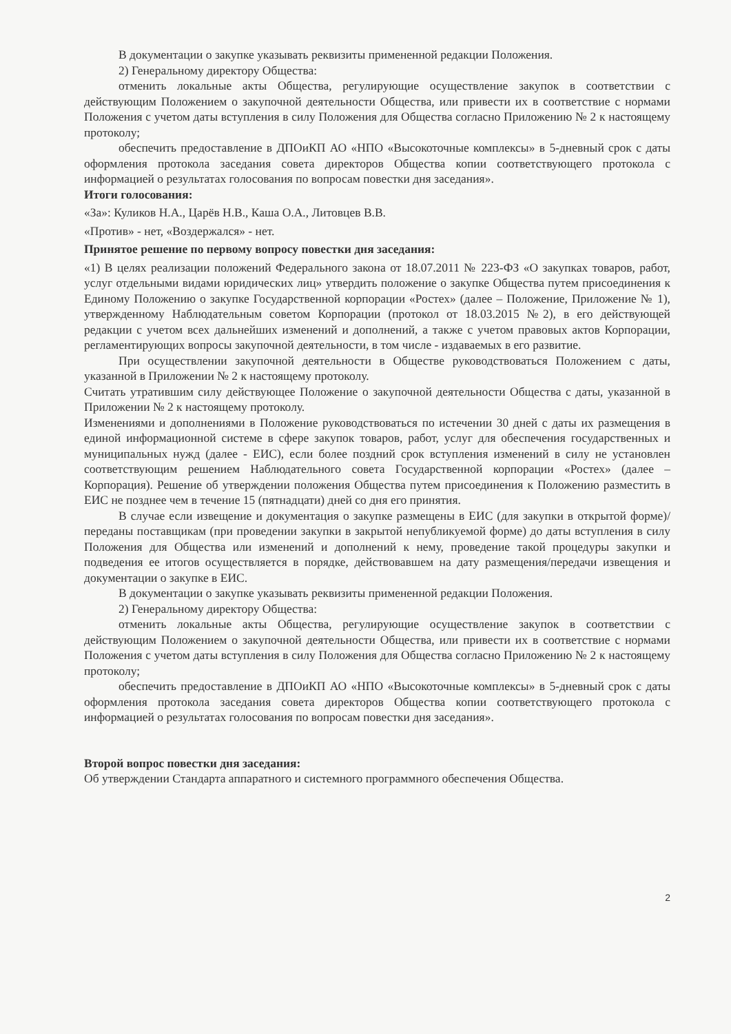В документации о закупке указывать реквизиты примененной редакции Положения.
2) Генеральному директору Общества:
отменить локальные акты Общества, регулирующие осуществление закупок в соответствии с действующим Положением о закупочной деятельности Общества, или привести их в соответствие с нормами Положения с учетом даты вступления в силу Положения для Общества согласно Приложению № 2 к настоящему протоколу;
обеспечить предоставление в ДПОиКП АО «НПО «Высокоточные комплексы» в 5-дневный срок с даты оформления протокола заседания совета директоров Общества копии соответствующего протокола с информацией о результатах голосования по вопросам повестки дня заседания».
Итоги голосования:
«За»: Куликов Н.А., Царёв Н.В., Каша О.А., Литовцев В.В.
«Против» - нет, «Воздержался» - нет.
Принятое решение по первому вопросу повестки дня заседания:
«1) В целях реализации положений Федерального закона от 18.07.2011 № 223-ФЗ «О закупках товаров, работ, услуг отдельными видами юридических лиц» утвердить положение о закупке Общества путем присоединения к Единому Положению о закупке Государственной корпорации «Ростех» (далее – Положение, Приложение № 1), утвержденному Наблюдательным советом Корпорации (протокол от 18.03.2015 №2), в его действующей редакции с учетом всех дальнейших изменений и дополнений, а также с учетом правовых актов Корпорации, регламентирующих вопросы закупочной деятельности, в том числе - издаваемых в его развитие.
При осуществлении закупочной деятельности в Обществе руководствоваться Положением с даты, указанной в Приложении № 2 к настоящему протоколу.
Считать утратившим силу действующее Положение о закупочной деятельности Общества с даты, указанной в Приложении № 2 к настоящему протоколу.
Изменениями и дополнениями в Положение руководствоваться по истечении 30 дней с даты их размещения в единой информационной системе в сфере закупок товаров, работ, услуг для обеспечения государственных и муниципальных нужд (далее - ЕИС), если более поздний срок вступления изменений в силу не установлен соответствующим решением Наблюдательного совета Государственной корпорации «Ростех» (далее – Корпорация). Решение об утверждении положения Общества путем присоединения к Положению разместить в ЕИС не позднее чем в течение 15 (пятнадцати) дней со дня его принятия.
В случае если извещение и документация о закупке размещены в ЕИС (для закупки в открытой форме)/ переданы поставщикам (при проведении закупки в закрытой непубликуемой форме) до даты вступления в силу Положения для Общества или изменений и дополнений к нему, проведение такой процедуры закупки и подведения ее итогов осуществляется в порядке, действовавшем на дату размещения/передачи извещения и документации о закупке в ЕИС.
В документации о закупке указывать реквизиты примененной редакции Положения.
2) Генеральному директору Общества:
отменить локальные акты Общества, регулирующие осуществление закупок в соответствии с действующим Положением о закупочной деятельности Общества, или привести их в соответствие с нормами Положения с учетом даты вступления в силу Положения для Общества согласно Приложению № 2 к настоящему протоколу;
обеспечить предоставление в ДПОиКП АО «НПО «Высокоточные комплексы» в 5-дневный срок с даты оформления протокола заседания совета директоров Общества копии соответствующего протокола с информацией о результатах голосования по вопросам повестки дня заседания».
Второй вопрос повестки дня заседания:
Об утверждении Стандарта аппаратного и системного программного обеспечения Общества.
2